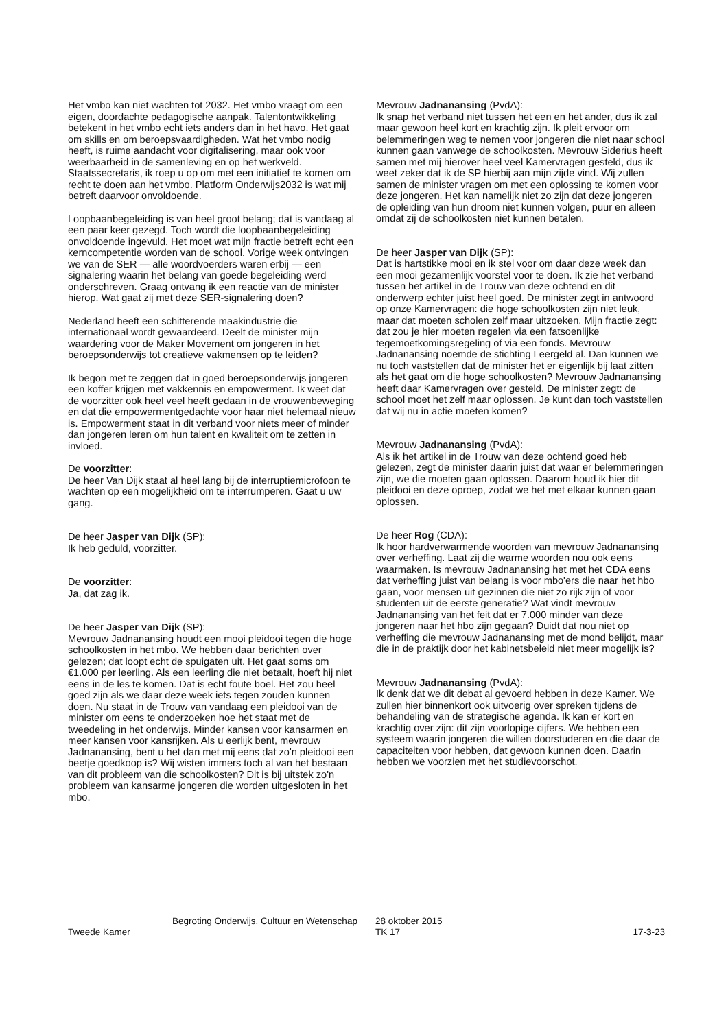Het vmbo kan niet wachten tot 2032. Het vmbo vraagt om een eigen, doordachte pedagogische aanpak. Talentontwikkeling betekent in het vmbo echt iets anders dan in het havo. Het gaat om skills en om beroepsvaardigheden. Wat het vmbo nodig heeft, is ruime aandacht voor digitalisering, maar ook voor weerbaarheid in de samenleving en op het werkveld. Staatssecretaris, ik roep u op om met een initiatief te komen om recht te doen aan het vmbo. Platform Onderwijs2032 is wat mij betreft daarvoor onvoldoende.
Loopbaanbegeleiding is van heel groot belang; dat is vandaag al een paar keer gezegd. Toch wordt die loopbaanbegeleiding onvoldoende ingevuld. Het moet wat mijn fractie betreft echt een kerncompetentie worden van de school. Vorige week ontvingen we van de SER — alle woordvoerders waren erbij — een signalering waarin het belang van goede begeleiding werd onderschreven. Graag ontvang ik een reactie van de minister hierop. Wat gaat zij met deze SER-signalering doen?
Nederland heeft een schitterende maakindustrie die internationaal wordt gewaardeerd. Deelt de minister mijn waardering voor de Maker Movement om jongeren in het beroepsonderwijs tot creatieve vakmensen op te leiden?
Ik begon met te zeggen dat in goed beroepsonderwijs jongeren een koffer krijgen met vakkennis en empowerment. Ik weet dat de voorzitter ook heel veel heeft gedaan in de vrouwenbeweging en dat die empowermentgedachte voor haar niet helemaal nieuw is. Empowerment staat in dit verband voor niets meer of minder dan jongeren leren om hun talent en kwaliteit om te zetten in invloed.
De voorzitter:
De heer Van Dijk staat al heel lang bij de interruptiemicrofoon te wachten op een mogelijkheid om te interrumperen. Gaat u uw gang.
De heer Jasper van Dijk (SP):
Ik heb geduld, voorzitter.
De voorzitter:
Ja, dat zag ik.
De heer Jasper van Dijk (SP):
Mevrouw Jadnanansing houdt een mooi pleidooi tegen die hoge schoolkosten in het mbo. We hebben daar berichten over gelezen; dat loopt echt de spuigaten uit. Het gaat soms om €1.000 per leerling. Als een leerling die niet betaalt, hoeft hij niet eens in de les te komen. Dat is echt foute boel. Het zou heel goed zijn als we daar deze week iets tegen zouden kunnen doen. Nu staat in de Trouw van vandaag een pleidooi van de minister om eens te onderzoeken hoe het staat met de tweedeling in het onderwijs. Minder kansen voor kansarmen en meer kansen voor kansrijken. Als u eerlijk bent, mevrouw Jadnanansing, bent u het dan met mij eens dat zo'n pleidooi een beetje goedkoop is? Wij wisten immers toch al van het bestaan van dit probleem van die schoolkosten? Dit is bij uitstek zo'n probleem van kansarme jongeren die worden uitgesloten in het mbo.
Mevrouw Jadnanansing (PvdA):
Ik snap het verband niet tussen het een en het ander, dus ik zal maar gewoon heel kort en krachtig zijn. Ik pleit ervoor om belemmeringen weg te nemen voor jongeren die niet naar school kunnen gaan vanwege de schoolkosten. Mevrouw Siderius heeft samen met mij hierover heel veel Kamervragen gesteld, dus ik weet zeker dat ik de SP hierbij aan mijn zijde vind. Wij zullen samen de minister vragen om met een oplossing te komen voor deze jongeren. Het kan namelijk niet zo zijn dat deze jongeren de opleiding van hun droom niet kunnen volgen, puur en alleen omdat zij de schoolkosten niet kunnen betalen.
De heer Jasper van Dijk (SP):
Dat is hartstikke mooi en ik stel voor om daar deze week dan een mooi gezamenlijk voorstel voor te doen. Ik zie het verband tussen het artikel in de Trouw van deze ochtend en dit onderwerp echter juist heel goed. De minister zegt in antwoord op onze Kamervragen: die hoge schoolkosten zijn niet leuk, maar dat moeten scholen zelf maar uitzoeken. Mijn fractie zegt: dat zou je hier moeten regelen via een fatsoenlijke tegemoetkomingsregeling of via een fonds. Mevrouw Jadnanansing noemde de stichting Leergeld al. Dan kunnen we nu toch vaststellen dat de minister het er eigenlijk bij laat zitten als het gaat om die hoge schoolkosten? Mevrouw Jadnanansing heeft daar Kamervragen over gesteld. De minister zegt: de school moet het zelf maar oplossen. Je kunt dan toch vaststellen dat wij nu in actie moeten komen?
Mevrouw Jadnanansing (PvdA):
Als ik het artikel in de Trouw van deze ochtend goed heb gelezen, zegt de minister daarin juist dat waar er belemmeringen zijn, we die moeten gaan oplossen. Daarom houd ik hier dit pleidooi en deze oproep, zodat we het met elkaar kunnen gaan oplossen.
De heer Rog (CDA):
Ik hoor hardverwarmende woorden van mevrouw Jadnanansing over verheffing. Laat zij die warme woorden nou ook eens waarmaken. Is mevrouw Jadnanansing het met het CDA eens dat verheffing juist van belang is voor mbo'ers die naar het hbo gaan, voor mensen uit gezinnen die niet zo rijk zijn of voor studenten uit de eerste generatie? Wat vindt mevrouw Jadnanansing van het feit dat er 7.000 minder van deze jongeren naar het hbo zijn gegaan? Duidt dat nou niet op verheffing die mevrouw Jadnanansing met de mond belijdt, maar die in de praktijk door het kabinetsbeleid niet meer mogelijk is?
Mevrouw Jadnanansing (PvdA):
Ik denk dat we dit debat al gevoerd hebben in deze Kamer. We zullen hier binnenkort ook uitvoerig over spreken tijdens de behandeling van de strategische agenda. Ik kan er kort en krachtig over zijn: dit zijn voorlopige cijfers. We hebben een systeem waarin jongeren die willen doorstuderen en die daar de capaciteiten voor hebben, dat gewoon kunnen doen. Daarin hebben we voorzien met het studievoorschot.
Tweede Kamer
Begroting Onderwijs, Cultuur en Wetenschap
28 oktober 2015
TK 17
17-3-23